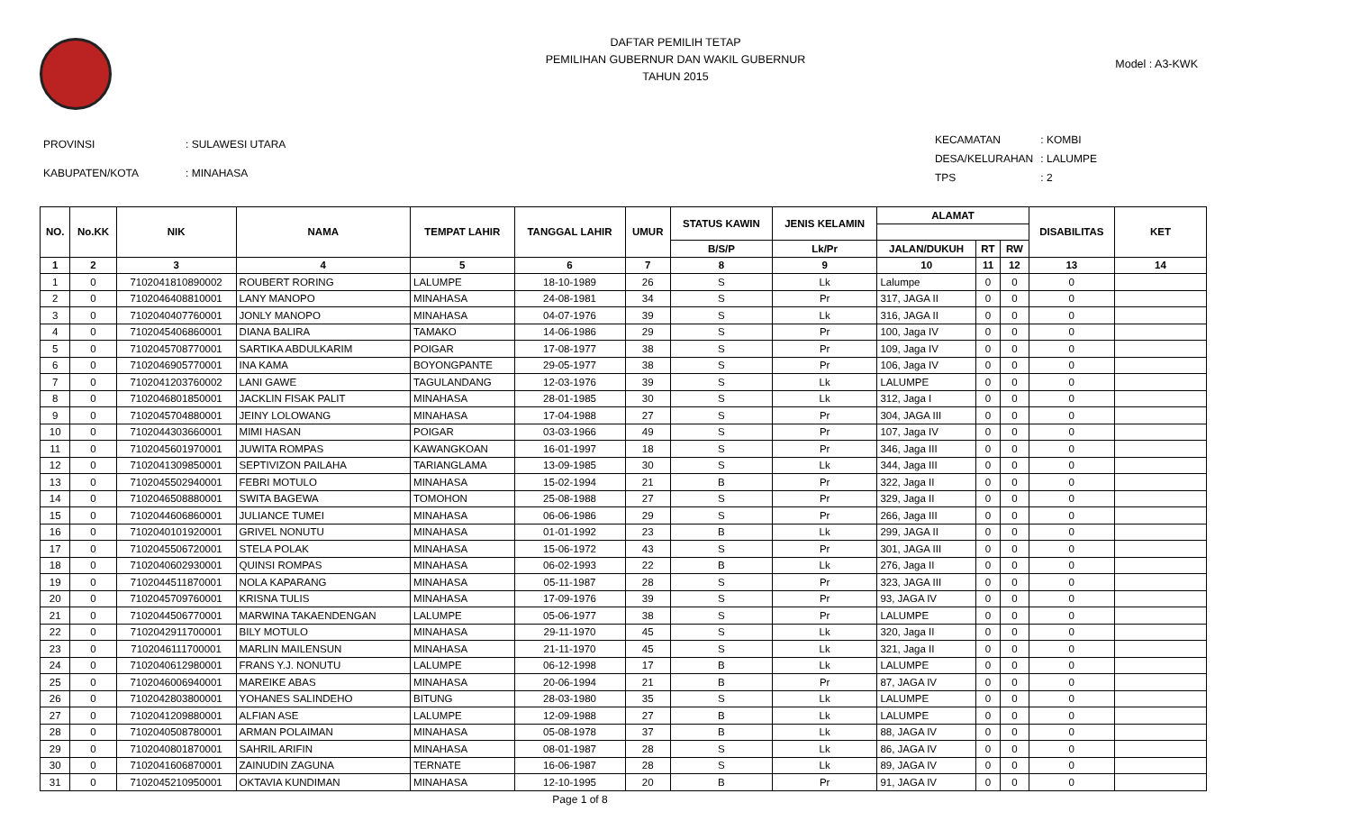DAFTAR PEMILIH TETAP
PEMILIHAN GUBERNUR DAN WAKIL GUBERNUR
TAHUN 2015
Model : A3-KWK
| PROVINSI | : SULAWESI UTARA |
| KABUPATEN/KOTA | : MINAHASA |
| KECAMATAN | : KOMBI |
| DESA/KELURAHAN | : LALUMPE |
| TPS | : 2 |
| NO. | No.KK | NIK | NAMA | TEMPAT LAHIR | TANGGAL LAHIR | UMUR | STATUS KAWIN | JENIS KELAMIN | ALAMAT | | | DISABILITAS | KET |
| --- | --- | --- | --- | --- | --- | --- | --- | --- | --- | --- | --- | --- | --- |
| | | | | | | | B/S/P | Lk/Pr | JALAN/DUKUH | RT | RW | | |
| 1 | 2 | 3 | 4 | 5 | 6 | 7 | 8 | 9 | 10 | 11 | 12 | 13 | 14 |
| 1 | 0 | 7102041810890002 | ROUBERT RORING | LALUMPE | 18-10-1989 | 26 | S | Lk | Lalumpe | 0 | 0 | 0 | |
| 2 | 0 | 7102046408810001 | LANY MANOPO | MINAHASA | 24-08-1981 | 34 | S | Pr | 317, JAGA II | 0 | 0 | 0 | |
| 3 | 0 | 7102040407760001 | JONLY MANOPO | MINAHASA | 04-07-1976 | 39 | S | Lk | 316, JAGA II | 0 | 0 | 0 | |
| 4 | 0 | 7102045406860001 | DIANA BALIRA | TAMAKO | 14-06-1986 | 29 | S | Pr | 100, Jaga IV | 0 | 0 | 0 | |
| 5 | 0 | 7102045708770001 | SARTIKA ABDULKARIM | POIGAR | 17-08-1977 | 38 | S | Pr | 109, Jaga IV | 0 | 0 | 0 | |
| 6 | 0 | 7102046905770001 | INA KAMA | BOYONGPANTE | 29-05-1977 | 38 | S | Pr | 106, Jaga IV | 0 | 0 | 0 | |
| 7 | 0 | 7102041203760002 | LANI GAWE | TAGULANDANG | 12-03-1976 | 39 | S | Lk | LALUMPE | 0 | 0 | 0 | |
| 8 | 0 | 7102046801850001 | JACKLIN FISAK PALIT | MINAHASA | 28-01-1985 | 30 | S | Lk | 312, Jaga I | 0 | 0 | 0 | |
| 9 | 0 | 7102045704880001 | JEINY LOLOWANG | MINAHASA | 17-04-1988 | 27 | S | Pr | 304, JAGA III | 0 | 0 | 0 | |
| 10 | 0 | 7102044303660001 | MIMI HASAN | POIGAR | 03-03-1966 | 49 | S | Pr | 107, Jaga IV | 0 | 0 | 0 | |
| 11 | 0 | 7102045601970001 | JUWITA ROMPAS | KAWANGKOAN | 16-01-1997 | 18 | S | Pr | 346, Jaga III | 0 | 0 | 0 | |
| 12 | 0 | 7102041309850001 | SEPTIVIZON PAILAHA | TARIANGLAMA | 13-09-1985 | 30 | S | Lk | 344, Jaga III | 0 | 0 | 0 | |
| 13 | 0 | 7102045502940001 | FEBRI MOTULO | MINAHASA | 15-02-1994 | 21 | B | Pr | 322, Jaga II | 0 | 0 | 0 | |
| 14 | 0 | 7102046508880001 | SWITA BAGEWA | TOMOHON | 25-08-1988 | 27 | S | Pr | 329, Jaga II | 0 | 0 | 0 | |
| 15 | 0 | 7102044606860001 | JULIANCE TUMEI | MINAHASA | 06-06-1986 | 29 | S | Pr | 266, Jaga III | 0 | 0 | 0 | |
| 16 | 0 | 7102040101920001 | GRIVEL NONUTU | MINAHASA | 01-01-1992 | 23 | B | Lk | 299, JAGA II | 0 | 0 | 0 | |
| 17 | 0 | 7102045506720001 | STELA POLAK | MINAHASA | 15-06-1972 | 43 | S | Pr | 301, JAGA III | 0 | 0 | 0 | |
| 18 | 0 | 7102040602930001 | QUINSI ROMPAS | MINAHASA | 06-02-1993 | 22 | B | Lk | 276, Jaga II | 0 | 0 | 0 | |
| 19 | 0 | 7102044511870001 | NOLA KAPARANG | MINAHASA | 05-11-1987 | 28 | S | Pr | 323, JAGA III | 0 | 0 | 0 | |
| 20 | 0 | 7102045709760001 | KRISNA TULIS | MINAHASA | 17-09-1976 | 39 | S | Pr | 93, JAGA IV | 0 | 0 | 0 | |
| 21 | 0 | 7102044506770001 | MARWINA TAKAENDENGAN | LALUMPE | 05-06-1977 | 38 | S | Pr | LALUMPE | 0 | 0 | 0 | |
| 22 | 0 | 7102042911700001 | BILY MOTULO | MINAHASA | 29-11-1970 | 45 | S | Lk | 320, Jaga II | 0 | 0 | 0 | |
| 23 | 0 | 7102046111700001 | MARLIN MAILENSUN | MINAHASA | 21-11-1970 | 45 | S | Lk | 321, Jaga II | 0 | 0 | 0 | |
| 24 | 0 | 7102040612980001 | FRANS Y.J. NONUTU | LALUMPE | 06-12-1998 | 17 | B | Lk | LALUMPE | 0 | 0 | 0 | |
| 25 | 0 | 7102046006940001 | MAREIKE ABAS | MINAHASA | 20-06-1994 | 21 | B | Pr | 87, JAGA IV | 0 | 0 | 0 | |
| 26 | 0 | 7102042803800001 | YOHANES SALINDEHO | BITUNG | 28-03-1980 | 35 | S | Lk | LALUMPE | 0 | 0 | 0 | |
| 27 | 0 | 7102041209880001 | ALFIAN ASE | LALUMPE | 12-09-1988 | 27 | B | Lk | LALUMPE | 0 | 0 | 0 | |
| 28 | 0 | 7102040508780001 | ARMAN POLAIMAN | MINAHASA | 05-08-1978 | 37 | B | Lk | 88, JAGA IV | 0 | 0 | 0 | |
| 29 | 0 | 7102040801870001 | SAHRIL ARIFIN | MINAHASA | 08-01-1987 | 28 | S | Lk | 86, JAGA IV | 0 | 0 | 0 | |
| 30 | 0 | 7102041606870001 | ZAINUDIN ZAGUNA | TERNATE | 16-06-1987 | 28 | S | Lk | 89, JAGA IV | 0 | 0 | 0 | |
| 31 | 0 | 7102045210950001 | OKTAVIA KUNDIMAN | MINAHASA | 12-10-1995 | 20 | B | Pr | 91, JAGA IV | 0 | 0 | 0 | |
Page 1 of 8